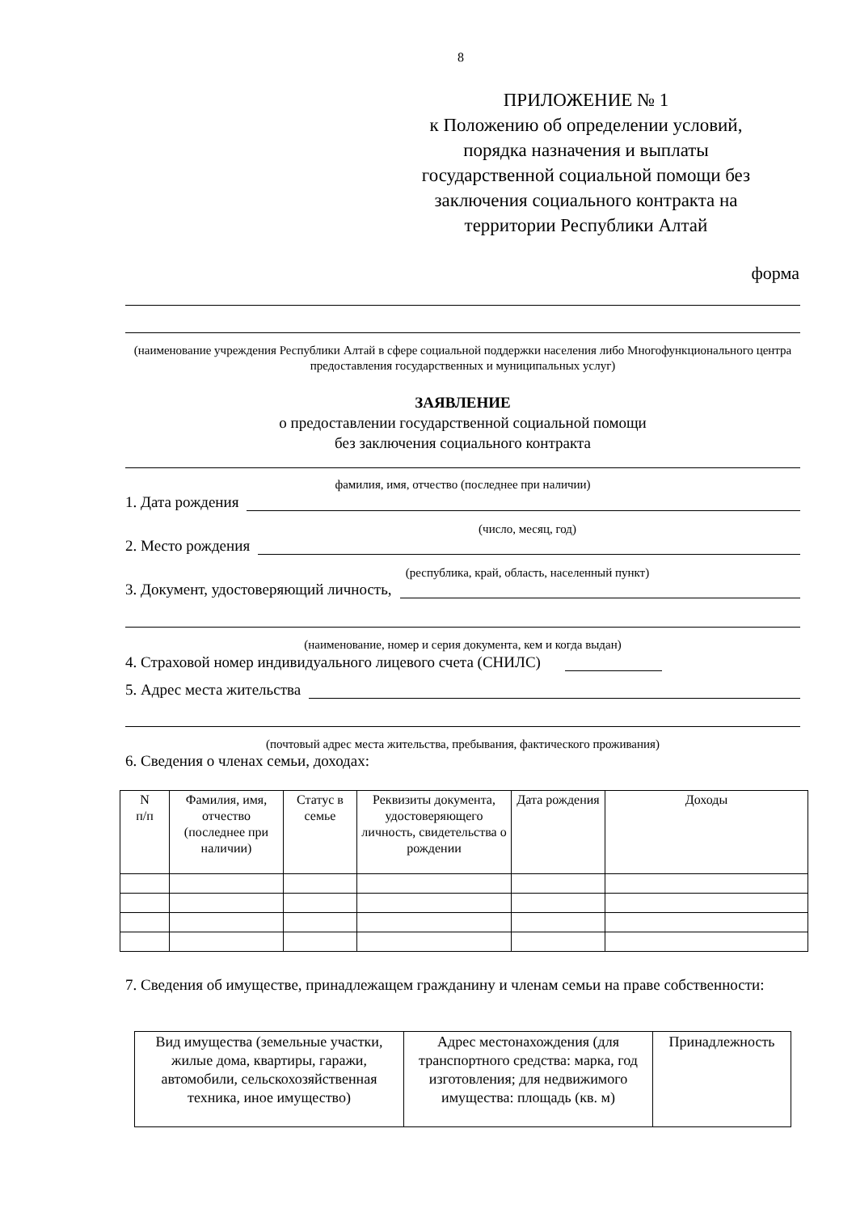8
ПРИЛОЖЕНИЕ № 1
к Положению об определении условий, порядка назначения и выплаты государственной социальной помощи без заключения социального контракта на территории Республики Алтай
форма
(наименование учреждения Республики Алтай в сфере социальной поддержки населения либо Многофункционального центра предоставления государственных и муниципальных услуг)
ЗАЯВЛЕНИЕ
о предоставлении государственной социальной помощи
без заключения социального контракта
фамилия, имя, отчество (последнее при наличии)
1. Дата рождения
(число, месяц, год)
2. Место рождения
(республика, край, область, населенный пункт)
3. Документ, удостоверяющий личность,
(наименование, номер и серия документа, кем и когда выдан)
4. Страховой номер индивидуального лицевого счета (СНИЛС)
5. Адрес места жительства
(почтовый адрес места жительства, пребывания, фактического проживания)
6. Сведения о членах семьи, доходах:
| N п/п | Фамилия, имя, отчество (последнее при наличии) | Статус в семье | Реквизиты документа, удостоверяющего личность, свидетельства о рождении | Дата рождения | Доходы |
| --- | --- | --- | --- | --- | --- |
7. Сведения об имуществе, принадлежащем гражданину и членам семьи на праве собственности:
| Вид имущества (земельные участки, жилые дома, квартиры, гаражи, автомобили, сельскохозяйственная техника, иное имущество) | Адрес местонахождения (для транспортного средства: марка, год изготовления; для недвижимого имущества: площадь (кв. м) | Принадлежность |